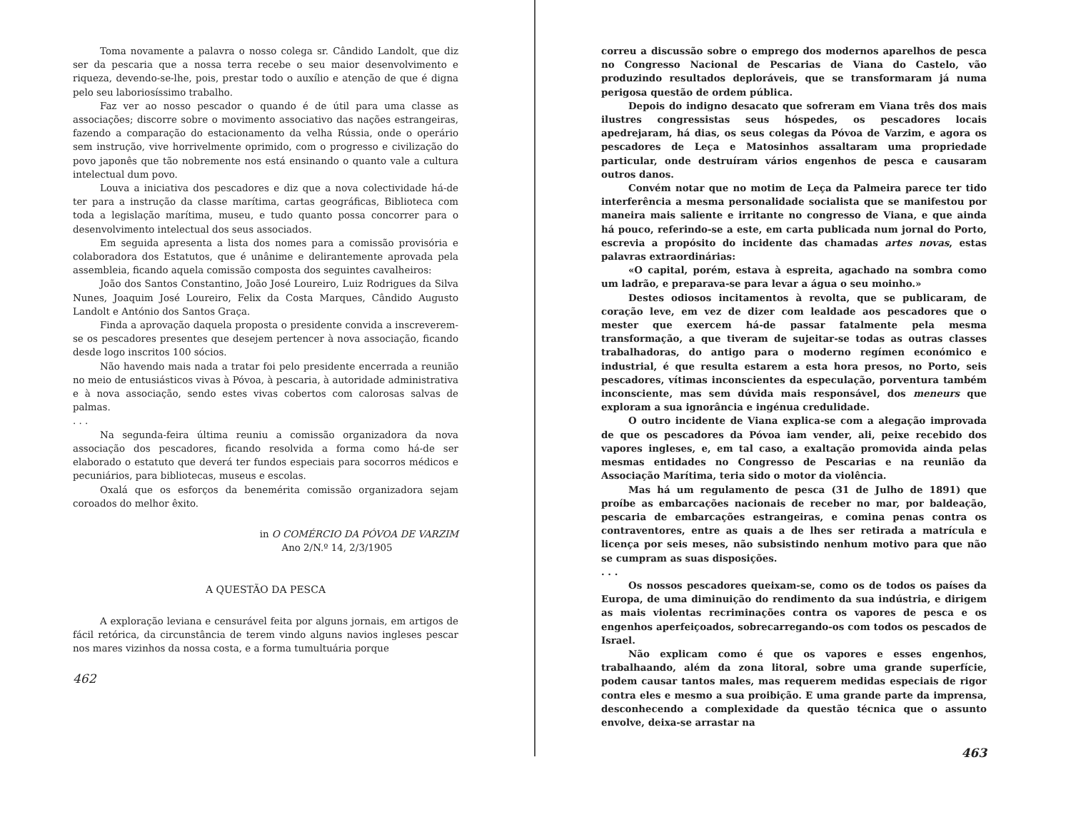Toma novamente a palavra o nosso colega sr. Cândido Landolt, que diz ser da pescaria que a nossa terra recebe o seu maior desenvolvimento e riqueza, devendo-se-lhe, pois, prestar todo o auxílio e atenção de que é digna pelo seu laboriosíssimo trabalho.
Faz ver ao nosso pescador o quando é de útil para uma classe as associações; discorre sobre o movimento associativo das nações estrangeiras, fazendo a comparação do estacionamento da velha Rússia, onde o operário sem instrução, vive horrivelmente oprimido, com o progresso e civilização do povo japonês que tão nobremente nos está ensinando o quanto vale a cultura intelectual dum povo.
Louva a iniciativa dos pescadores e diz que a nova colectividade há-de ter para a instrução da classe marítima, cartas geográficas, Biblioteca com toda a legislação marítima, museu, e tudo quanto possa concorrer para o desenvolvimento intelectual dos seus associados.
Em seguida apresenta a lista dos nomes para a comissão provisória e colaboradora dos Estatutos, que é unânime e delirantemente aprovada pela assembleia, ficando aquela comissão composta dos seguintes cavalheiros:
João dos Santos Constantino, João José Loureiro, Luiz Rodrigues da Silva Nunes, Joaquim José Loureiro, Felix da Costa Marques, Cândido Augusto Landolt e António dos Santos Graça.
Finda a aprovação daquela proposta o presidente convida a inscreverem-se os pescadores presentes que desejem pertencer à nova associação, ficando desde logo inscritos 100 sócios.
Não havendo mais nada a tratar foi pelo presidente encerrada a reunião no meio de entusiásticos vivas à Póvoa, à pescaria, à autoridade administrativa e à nova associação, sendo estes vivas cobertos com calorosas salvas de palmas.
. . .
Na segunda-feira última reuniu a comissão organizadora da nova associação dos pescadores, ficando resolvida a forma como há-de ser elaborado o estatuto que deverá ter fundos especiais para socorros médicos e pecuniários, para bibliotecas, museus e escolas.
Oxalá que os esforços da benemérita comissão organizadora sejam coroados do melhor êxito.
in O COMÉRCIO DA PÓVOA DE VARZIM
Ano 2/N.º 14, 2/3/1905
A QUESTÃO DA PESCA
A exploração leviana e censurável feita por alguns jornais, em artigos de fácil retórica, da circunstância de terem vindo alguns navios ingleses pescar nos mares vizinhos da nossa costa, e a forma tumultuária porque
462
correu a discussão sobre o emprego dos modernos aparelhos de pesca no Congresso Nacional de Pescarias de Viana do Castelo, vão produzindo resultados deploráveis, que se transformaram já numa perigosa questão de ordem pública.
Depois do indigno desacato que sofreram em Viana três dos mais ilustres congressistas seus hóspedes, os pescadores locais apedrejaram, há dias, os seus colegas da Póvoa de Varzim, e agora os pescadores de Leça e Matosinhos assaltaram uma propriedade particular, onde destruíram vários engenhos de pesca e causaram outros danos.
Convém notar que no motim de Leça da Palmeira parece ter tido interferência a mesma personalidade socialista que se manifestou por maneira mais saliente e irritante no congresso de Viana, e que ainda há pouco, referindo-se a este, em carta publicada num jornal do Porto, escrevia a propósito do incidente das chamadas artes novas, estas palavras extraordinárias:
«O capital, porém, estava à espreita, agachado na sombra como um ladrão, e preparava-se para levar a água o seu moinho.»
Destes odiosos incitamentos à revolta, que se publicaram, de coração leve, em vez de dizer com lealdade aos pescadores que o mester que exercem há-de passar fatalmente pela mesma transformação, a que tiveram de sujeitar-se todas as outras classes trabalhadoras, do antigo para o moderno regímen económico e industrial, é que resulta estarem a esta hora presos, no Porto, seis pescadores, vítimas inconscientes da especulação, porventura também inconsciente, mas sem dúvida mais responsável, dos meneurs que exploram a sua ignorância e ingénua credulidade.
O outro incidente de Viana explica-se com a alegação improvada de que os pescadores da Póvoa iam vender, ali, peixe recebido dos vapores ingleses, e, em tal caso, a exaltação promovida ainda pelas mesmas entidades no Congresso de Pescarias e na reunião da Associação Marítima, teria sido o motor da violência.
Mas há um regulamento de pesca (31 de Julho de 1891) que proíbe as embarcações nacionais de receber no mar, por baldeação, pescaria de embarcações estrangeiras, e comina penas contra os contraventores, entre as quais a de lhes ser retirada a matrícula e licença por seis meses, não subsistindo nenhum motivo para que não se cumpram as suas disposições.
. . .
Os nossos pescadores queixam-se, como os de todos os países da Europa, de uma diminuição do rendimento da sua indústria, e dirigem as mais violentas recriminações contra os vapores de pesca e os engenhos aperfeiçoados, sobrecarregando-os com todos os pescados de Israel.
Não explicam como é que os vapores e esses engenhos, trabalhaando, além da zona litoral, sobre uma grande superfície, podem causar tantos males, mas requerem medidas especiais de rigor contra eles e mesmo a sua proibição. E uma grande parte da imprensa, desconhecendo a complexidade da questão técnica que o assunto envolve, deixa-se arrastar na
463